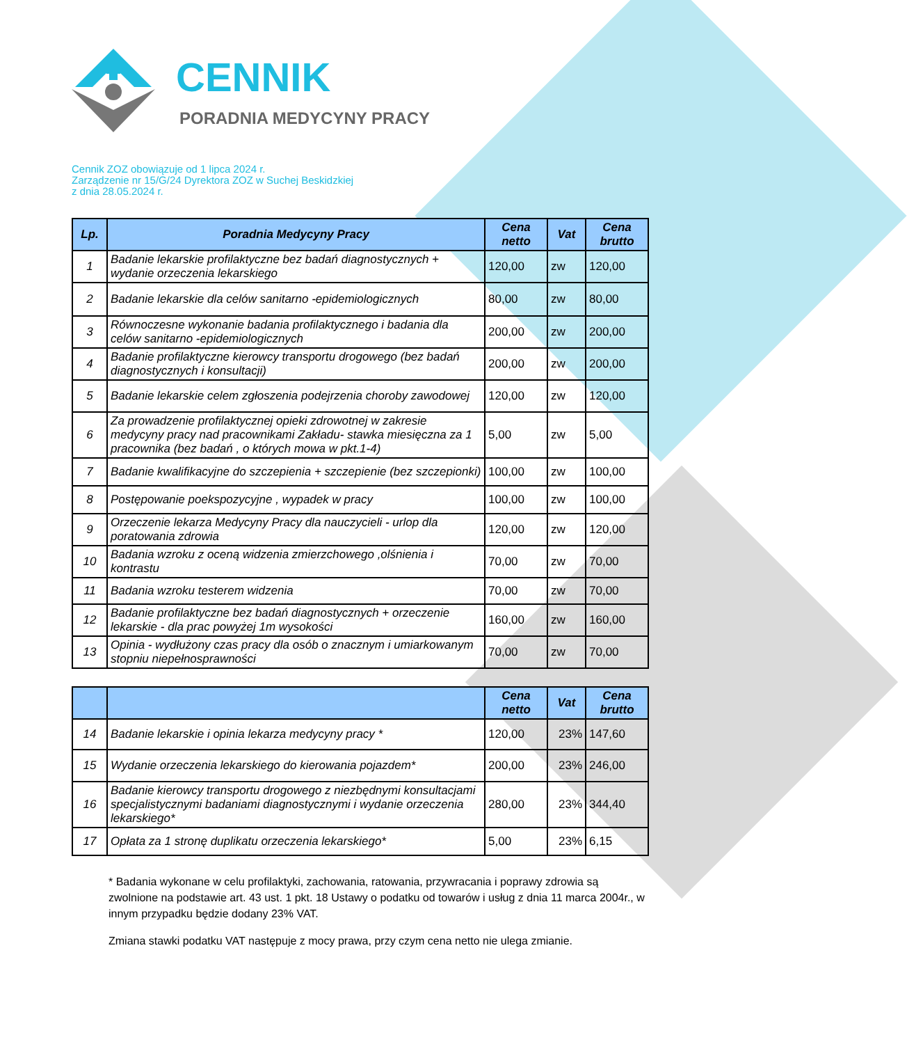CENNIK
PORADNIA MEDYCYNY PRACY
Cennik ZOZ obowiązuje od 1 lipca 2024 r.
Zarządzenie nr 15/G/24 Dyrektora ZOZ w Suchej Beskidzkiej
z dnia 28.05.2024 r.
| Lp. | Poradnia Medycyny Pracy | Cena netto | Vat | Cena brutto |
| --- | --- | --- | --- | --- |
| 1 | Badanie lekarskie profilaktyczne bez badań diagnostycznych + wydanie orzeczenia lekarskiego | 120,00 | zw | 120,00 |
| 2 | Badanie lekarskie dla celów sanitarno -epidemiologicznych | 80,00 | zw | 80,00 |
| 3 | Równoczesne wykonanie badania profilaktycznego i badania dla celów sanitarno -epidemiologicznych | 200,00 | zw | 200,00 |
| 4 | Badanie profilaktyczne kierowcy transportu drogowego (bez badań diagnostycznych i konsultacji) | 200,00 | zw | 200,00 |
| 5 | Badanie lekarskie celem zgłoszenia podejrzenia choroby zawodowej | 120,00 | zw | 120,00 |
| 6 | Za prowadzenie profilaktycznej opieki zdrowotnej w zakresie medycyny pracy nad pracownikami Zakładu- stawka miesięczna za 1 pracownika (bez badań , o których mowa w pkt.1-4) | 5,00 | zw | 5,00 |
| 7 | Badanie kwalifikacyjne do szczepienia + szczepienie (bez szczepionki) | 100,00 | zw | 100,00 |
| 8 | Postępowanie poekspozycyjne , wypadek w pracy | 100,00 | zw | 100,00 |
| 9 | Orzeczenie lekarza Medycyny Pracy dla nauczycieli - urlop dla poratowania zdrowia | 120,00 | zw | 120,00 |
| 10 | Badania wzroku z oceną widzenia zmierzchowego ,olśnienia i kontrastu | 70,00 | zw | 70,00 |
| 11 | Badania wzroku testerem widzenia | 70,00 | zw | 70,00 |
| 12 | Badanie profilaktyczne bez badań diagnostycznych + orzeczenie lekarskie - dla prac powyżej 1m wysokości | 160,00 | zw | 160,00 |
| 13 | Opinia - wydłużony czas pracy dla osób o znacznym i umiarkowanym stopniu niepełnosprawności | 70,00 | zw | 70,00 |
| | | Cena netto | Vat | Cena brutto |
| --- | --- | --- | --- | --- |
| 14 | Badanie lekarskie i opinia lekarza medycyny pracy * | 120,00 | 23% | 147,60 |
| 15 | Wydanie orzeczenia lekarskiego do kierowania pojazdem* | 200,00 | 23% | 246,00 |
| 16 | Badanie kierowcy transportu drogowego z niezbędnymi konsultacjami specjalistycznymi badaniami diagnostycznymi i wydanie orzeczenia lekarskiego* | 280,00 | 23% | 344,40 |
| 17 | Opłata za 1 stronę duplikatu orzeczenia lekarskiego* | 5,00 | 23% | 6,15 |
* Badania wykonane w celu profilaktyki, zachowania, ratowania, przywracania i poprawy zdrowia są zwolnione na podstawie art. 43 ust. 1 pkt. 18 Ustawy o podatku od towarów i usług z dnia 11 marca 2004r., w innym przypadku będzie dodany 23% VAT.
Zmiana stawki podatku VAT następuje z mocy prawa, przy czym cena netto nie ulega zmianie.